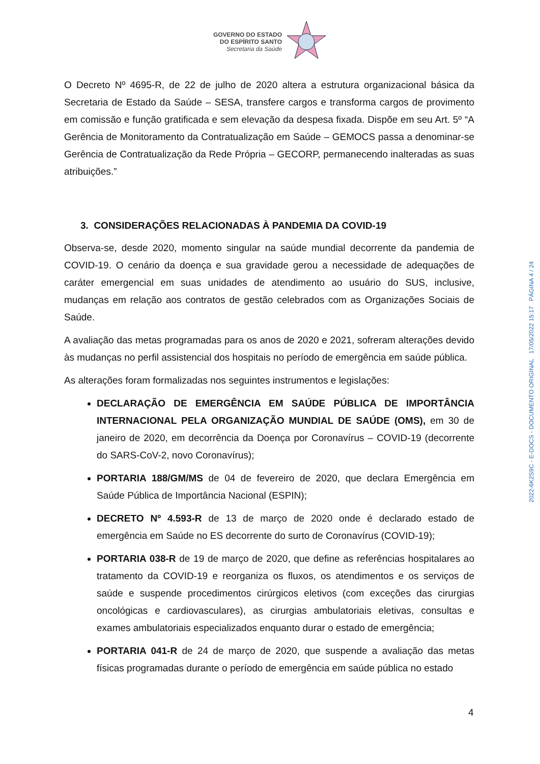GOVERNO DO ESTADO
DO ESPÍRITO SANTO
Secretaria da Saúde
O Decreto Nº 4695-R, de 22 de julho de 2020 altera a estrutura organizacional básica da Secretaria de Estado da Saúde – SESA, transfere cargos e transforma cargos de provimento em comissão e função gratificada e sem elevação da despesa fixada. Dispõe em seu Art. 5º “A Gerência de Monitoramento da Contratualização em Saúde – GEMOCS passa a denominar-se Gerência de Contratualização da Rede Própria – GECORP, permanecendo inalteradas as suas atribuições.”
3. CONSIDERAÇÕES RELACIONADAS À PANDEMIA DA COVID-19
Observa-se, desde 2020, momento singular na saúde mundial decorrente da pandemia de COVID-19. O cenário da doença e sua gravidade gerou a necessidade de adequações de caráter emergencial em suas unidades de atendimento ao usuário do SUS, inclusive, mudanças em relação aos contratos de gestão celebrados com as Organizações Sociais de Saúde.
A avaliação das metas programadas para os anos de 2020 e 2021, sofreram alterações devido às mudanças no perfil assistencial dos hospitais no período de emergência em saúde pública.
As alterações foram formalizadas nos seguintes instrumentos e legislações:
DECLARAÇÃO DE EMERGÊNCIA EM SAÚDE PÚBLICA DE IMPORTÂNCIA INTERNACIONAL PELA ORGANIZAÇÃO MUNDIAL DE SAÚDE (OMS), em 30 de janeiro de 2020, em decorrência da Doença por Coronavírus – COVID-19 (decorrente do SARS-CoV-2, novo Coronavírus);
PORTARIA 188/GM/MS de 04 de fevereiro de 2020, que declara Emergência em Saúde Pública de Importância Nacional (ESPIN);
DECRETO Nº 4.593-R de 13 de março de 2020 onde é declarado estado de emergência em Saúde no ES decorrente do surto de Coronavírus (COVID-19);
PORTARIA 038-R de 19 de março de 2020, que define as referências hospitalares ao tratamento da COVID-19 e reorganiza os fluxos, os atendimentos e os serviços de saúde e suspende procedimentos cirúrgicos eletivos (com exceções das cirurgias oncológicas e cardiovasculares), as cirurgias ambulatoriais eletivas, consultas e exames ambulatoriais especializados enquanto durar o estado de emergência;
PORTARIA 041-R de 24 de março de 2020, que suspende a avaliação das metas físicas programadas durante o período de emergência em saúde pública no estado
2022-6K2S9C - E-DOCS - DOCUMENTO ORIGINAL 17/05/2022 15:17 PÁGINA 4 / 24
4